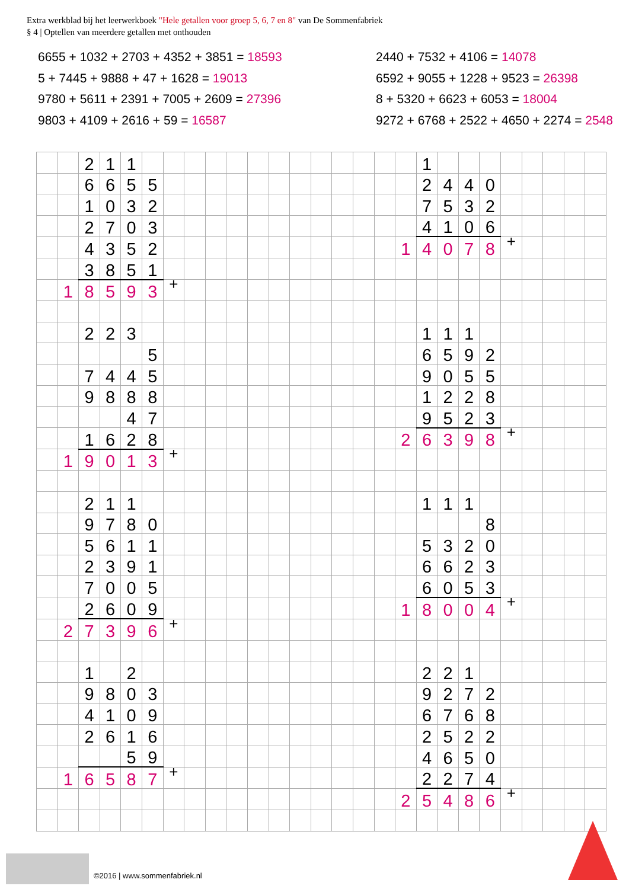Extra werkblad bij het leerwerkboek "Hele getallen voor groep 5, 6, 7 en 8" van De Sommenfabriek
§ 4 | Optellen van meerdere getallen met onthouden
6655 + 1032 + 2703 + 4352 + 3851 = 18593
5 + 7445 + 9888 + 47 + 1628 = 19013
9780 + 5611 + 2391 + 7005 + 2609 = 27396
9803 + 4109 + 2616 + 59 = 16587
2440 + 7532 + 4106 = 14078
6592 + 9055 + 1228 + 9523 = 26398
8 + 5320 + 6623 + 6053 = 18004
9272 + 6768 + 2522 + 4650 + 2274 = 2548
| | | 2 | 1 | 1 | | | | | | | | | | | | | | 1 | | | | | | | | |
| | | 6 | 6 | 5 | 5 | | | | | | | | | | | | | 2 | 4 | 4 | 0 | | | | | |
| | | 1 | 0 | 3 | 2 | | | | | | | | | | | | | 7 | 5 | 3 | 2 | | | | | |
| | | 2 | 7 | 0 | 3 | | | | | | | | | | | | | 4 | 1 | 0 | 6 | | | | | |
| | | 4 | 3 | 5 | 2 | | | | | | | | | | | | 1 | 4 | 0 | 7 | 8 | + | | | | |
| | | 3 | 8 | 5 | 1 | | | | | | | | | | | | | | | | | | | | | |
| | 1 | 8 | 5 | 9 | 3 | + | | | | | | | | | | | | | | | | | | | | |
| | | 2 | 2 | 3 | | | | | | | | | | | | | | 1 | 1 | 1 | | | | | | |
| | | | | | 5 | | | | | | | | | | | | | 6 | 5 | 9 | 2 | | | | | |
| | | 7 | 4 | 4 | 5 | | | | | | | | | | | | | 9 | 0 | 5 | 5 | | | | | |
| | | 9 | 8 | 8 | 8 | | | | | | | | | | | | | 1 | 2 | 2 | 8 | | | | | |
| | | | | 4 | 7 | | | | | | | | | | | | | 9 | 5 | 2 | 3 | | | | | |
| | | 1 | 6 | 2 | 8 | | | | | | | | | | | | 2 | 6 | 3 | 9 | 8 | + | | | | |
| | 1 | 9 | 0 | 1 | 3 | + | | | | | | | | | | | | | | | | | | | | |
| | | 2 | 1 | 1 | | | | | | | | | | | | | | 1 | 1 | 1 | | | | | | |
| | | 9 | 7 | 8 | 0 | | | | | | | | | | | | | | | | 8 | | | | | |
| | | 5 | 6 | 1 | 1 | | | | | | | | | | | | | 5 | 3 | 2 | 0 | | | | | |
| | | 2 | 3 | 9 | 1 | | | | | | | | | | | | | 6 | 6 | 2 | 3 | | | | | |
| | | 7 | 0 | 0 | 5 | | | | | | | | | | | | | 6 | 0 | 5 | 3 | | | | | |
| | | 2 | 6 | 0 | 9 | | | | | | | | | | | | 1 | 8 | 0 | 0 | 4 | + | | | | |
| | 2 | 7 | 3 | 9 | 6 | + | | | | | | | | | | | | | | | | | | | | |
| | | 1 | | 2 | | | | | | | | | | | | | | 2 | 2 | 1 | | | | | | |
| | | 9 | 8 | 0 | 3 | | | | | | | | | | | | | 9 | 2 | 7 | 2 | | | | | |
| | | 4 | 1 | 0 | 9 | | | | | | | | | | | | | 6 | 7 | 6 | 8 | | | | | |
| | | 2 | 6 | 1 | 6 | | | | | | | | | | | | | 2 | 5 | 2 | 2 | | | | | |
| | | | | 5 | 9 | | | | | | | | | | | | | 4 | 6 | 5 | 0 | | | | | |
| | 1 | 6 | 5 | 8 | 7 | + | | | | | | | | | | | | 2 | 2 | 7 | 4 | | | | | |
| | | | | | | | | | | | | | | | | | 2 | 5 | 4 | 8 | 6 | + | | | | |
©2016 | www.sommenfabriek.nl